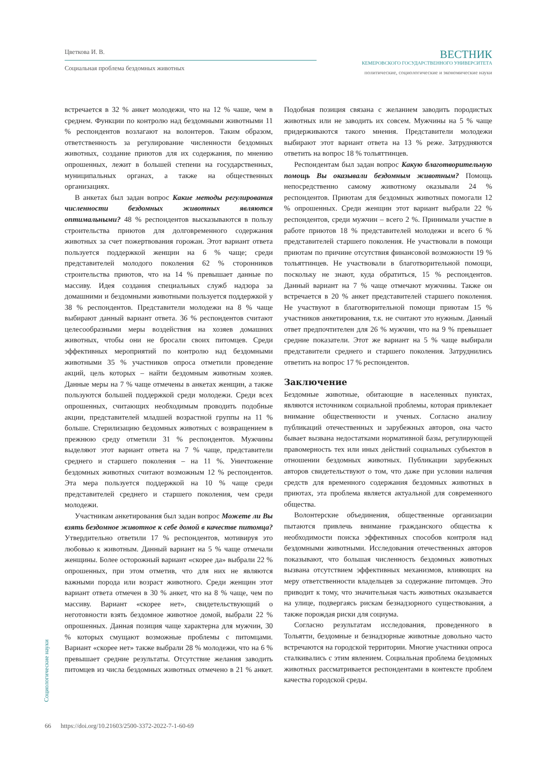Цветкова И. В.
Социальная проблема бездомных животных
ВЕСТНИК
КЕМЕРОВСКОГО ГОСУДАРСТВЕННОГО УНИВЕРСИТЕТА
политические, социологические и экономические науки
встречается в 32 % анкет молодежи, что на 12 % чаше, чем в среднем. Функции по контролю над бездомными животными 11 % респондентов возлагают на волонтеров. Таким образом, ответственность за регулирование численности бездомных животных, создание приютов для их содержания, по мнению опрошенных, лежит в большей степени на государственных, муниципальных органах, а также на общественных организациях.
В анкетах был задан вопрос Какие методы регулирования численности бездомных животных являются оптимальными? 48 % респондентов высказываются в пользу строительства приютов для долговременного содержания животных за счет пожертвования горожан. Этот вариант ответа пользуется поддержкой женщин на 6 % чаще; среди представителей молодого поколения 62 % сторонников строительства приютов, что на 14 % превышает данные по массиву. Идея создания специальных служб надзора за домашними и бездомными животными пользуется поддержкой у 38 % респондентов. Представители молодежи на 8 % чаще выбирают данный вариант ответа. 36 % респондентов считают целесообразными меры воздействия на хозяев домашних животных, чтобы они не бросали своих питомцев. Среди эффективных мероприятий по контролю над бездомными животными 35 % участников опроса отметили проведение акций, цель которых – найти бездомным животным хозяев. Данные меры на 7 % чаще отмечены в анкетах женщин, а также пользуются большей поддержкой среди молодежи. Среди всех опрошенных, считающих необходимым проводить подобные акции, представителей младшей возрастной группы на 11 % больше. Стерилизацию бездомных животных с возвращением в прежнюю среду отметили 31 % респондентов. Мужчины выделяют этот вариант ответа на 7 % чаще, представители среднего и старшего поколения – на 11 %. Уничтожение бездомных животных считают возможным 12 % респондентов. Эта мера пользуется поддержкой на 10 % чаще среди представителей среднего и старшего поколения, чем среди молодежи.
Участникам анкетирования был задан вопрос Можете ли Вы взять бездомное животное к себе домой в качестве питомца? Утвердительно ответили 17 % респондентов, мотивируя это любовью к животным. Данный вариант на 5 % чаще отмечали женщины. Более осторожный вариант «скорее да» выбрали 22 % опрошенных, при этом отметив, что для них не являются важными порода или возраст животного. Среди женщин этот вариант ответа отмечен в 30 % анкет, что на 8 % чаще, чем по массиву. Вариант «скорее нет», свидетельствующий о неготовности взять бездомное животное домой, выбрали 22 % опрошенных. Данная позиция чаще характерна для мужчин, 30 % которых смущают возможные проблемы с питомцами. Вариант «скорее нет» также выбрали 28 % молодежи, что на 6 % превышает средние результаты. Отсутствие желания заводить питомцев из числа бездомных животных отмечено в 21 % анкет. Подобная позиция связана с желанием заводить породистых животных или не заводить их совсем. Мужчины на 5 % чаще придерживаются такого мнения. Представители молодежи выбирают этот вариант ответа на 13 % реже. Затрудняются ответить на вопрос 18 % тольяттинцев.
Респондентам был задан вопрос Какую благотворительную помощь Вы оказывали бездомным животным? Помощь непосредственно самому животному оказывали 24 % респондентов. Приютам для бездомных животных помогали 12 % опрошенных. Среди женщин этот вариант выбрали 22 % респондентов, среди мужчин – всего 2 %. Принимали участие в работе приютов 18 % представителей молодежи и всего 6 % представителей старшего поколения. Не участвовали в помощи приютам по причине отсутствия финансовой возможности 19 % тольяттинцев. Не участвовали в благотворительной помощи, поскольку не знают, куда обратиться, 15 % респондентов. Данный вариант на 7 % чаще отмечают мужчины. Также он встречается в 20 % анкет представителей старшего поколения. Не участвуют в благотворительной помощи приютам 15 % участников анкетирования, т.к. не считают это нужным. Данный ответ предпочтителен для 26 % мужчин, что на 9 % превышает средние показатели. Этот же вариант на 5 % чаще выбирали представители среднего и старшего поколения. Затруднились ответить на вопрос 17 % респондентов.
Заключение
Бездомные животные, обитающие в населенных пунктах, являются источником социальной проблемы, которая привлекает внимание общественности и ученых. Согласно анализу публикаций отечественных и зарубежных авторов, она часто бывает вызвана недостатками нормативной базы, регулирующей правомерность тех или иных действий социальных субъектов в отношении бездомных животных. Публикации зарубежных авторов свидетельствуют о том, что даже при условии наличия средств для временного содержания бездомных животных в приютах, эта проблема является актуальной для современного общества.
Волонтерские объединения, общественные организации пытаются привлечь внимание гражданского общества к необходимости поиска эффективных способов контроля над бездомными животными. Исследования отечественных авторов показывают, что большая численность бездомных животных вызвана отсутствием эффективных механизмов, влияющих на меру ответственности владельцев за содержание питомцев. Это приводит к тому, что значительная часть животных оказывается на улице, подвергаясь рискам безнадзорного существования, а также порождая риски для социума.
Согласно результатам исследования, проведенного в Тольятти, бездомные и безнадзорные животные довольно часто встречаются на городской территории. Многие участники опроса сталкивались с этим явлением. Социальная проблема бездомных животных рассматривается респондентами в контексте проблем качества городской среды.
Социологические науки
66 https://doi.org/10.21603/2500-3372-2022-7-1-60-69